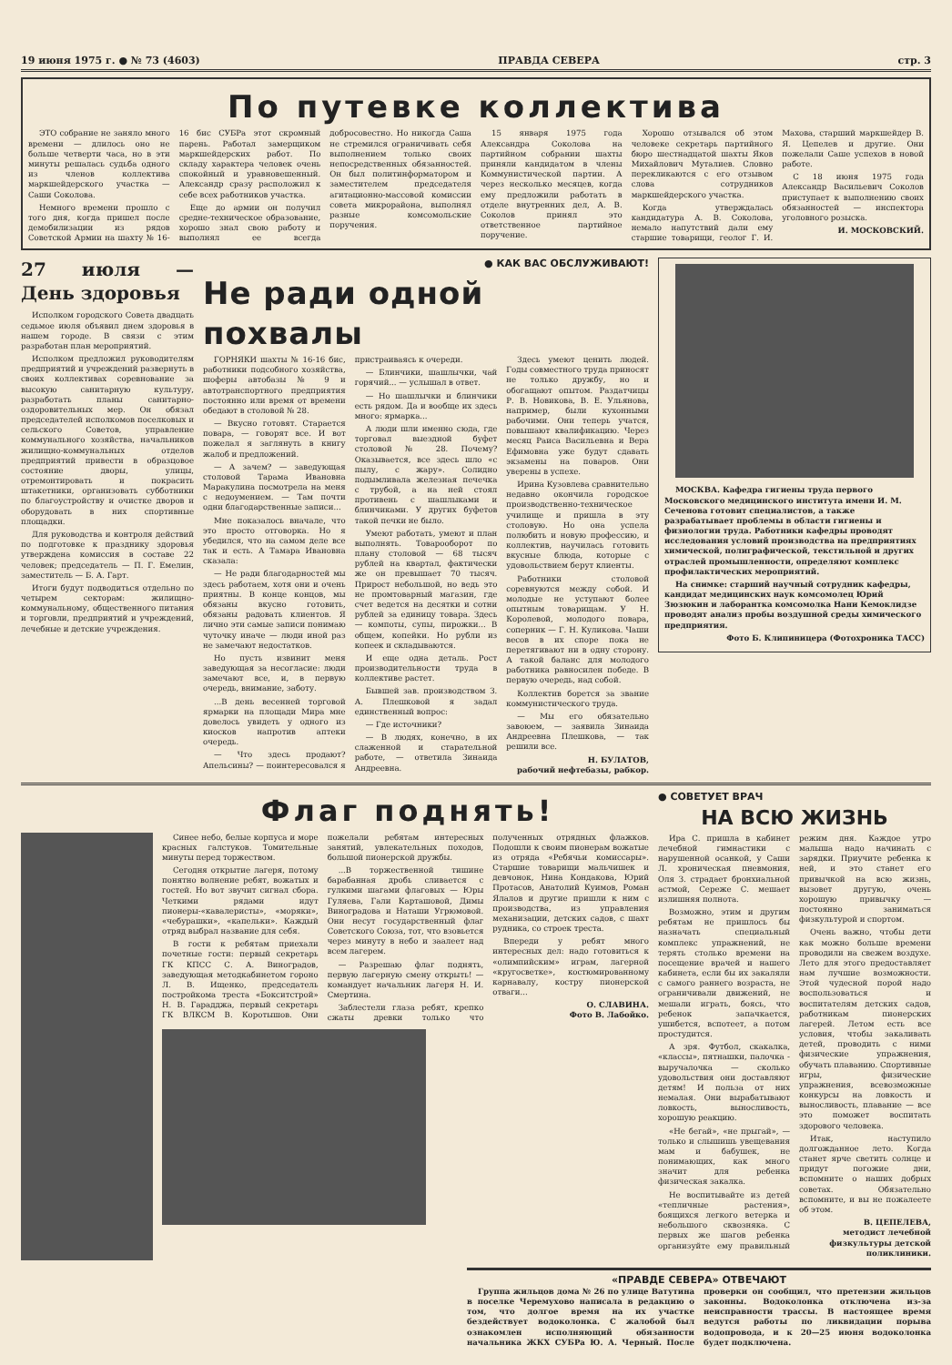19 июня 1975 г. ● № 73 (4603) ПРАВДА СЕВЕРА стр. 3
По путевке коллектива
ЭТО собрание не заняло много времени — длилось оно не больше четверти часа, но в эти минуты решалась судьба одного из членов коллектива маркшейдерского участка — Саши Соколова.
Немного времени прошло с того дня, когда пришел после демобилизации из рядов Советской Армии на шахту № 16-16 бис СУБРа этот скромный парень. Работал замерщиком маркшейдерских работ. По складу характера человек очень спокойный и уравновешенный. Александр сразу расположил к себе всех работников участка.
Еще до армии он получил средне-техническое образование, хорошо знал свою работу и выполнял ее всегда добросовестно. Но никогда Саша не стремился ограничивать себя выполнением только своих непосредственных обязанностей. Он был политинформатором и заместителем председателя агитационно-массовой комиссии совета микрорайона, выполнял разные комсомольские поручения.
15 января 1975 года Александра Соколова на партийном собрании шахты приняли кандидатом в члены Коммунистической партии. А через несколько месяцев, когда ему предложили работать в отделе внутренних дел, А. В. Соколов принял это ответственное партийное поручение.
Хорошо отзывался об этом человеке секретарь партийного бюро шестнадцатой шахты Яков Михайлович Муталиев. Словно перекликаются с его отзывом слова сотрудников маркшейдерского участка.
Когда утверждалась кандидатура А. В. Соколова, немало напутствий дали ему старшие товарищи, геолог Г. И. Махова, старший маркшейдер В. Я. Цепелев и другие. Они пожелали Саше успехов в новой работе.
С 18 июня 1975 года Александр Васильевич Соколов приступает к выполнению своих обязанностей — инспектора уголовного розыска.
И. МОСКОВСКИЙ.
27 июля — День здоровья
Исполком городского Совета двадцать седьмое июля объявил днем здоровья в нашем городе. В связи с этим разработан план мероприятий.
Исполком предложил руководителям предприятий и учреждений развернуть в своих коллективах соревнование за высокую санитарную культуру, разработать планы санитарно-оздоровительных мер. Он обязал председателей исполкомов поселковых и сельского Советов, управление коммунального хозяйства, начальников жилищно-коммунальных отделов предприятий привести в образцовое состояние дворы, улицы, отремонтировать и покрасить штакетники, организовать субботники по благоустройству и очистке дворов и оборудовать в них спортивные площадки.
Для руководства и контроля действий по подготовке к празднику здоровья утверждена комиссия в составе 22 человек; председатель — П. Г. Емелин, заместитель — Б. А. Гарт.
Итоги будут подводиться отдельно по четырем секторам: жилищно-коммунальному, общественного питания и торговли, предприятий и учреждений, лечебные и детские учреждения.
● КАК ВАС ОБСЛУЖИВАЮТ!
Не ради одной похвалы
ГОРНЯКИ шахты № 16-16 бис, работники подсобного хозяйства, шоферы автобазы № 9 и автотранспортного предприятия постоянно или время от времени обедают в столовой № 28.
— Вкусно готовят. Старается повара, — говорят все. И вот пожелал я заглянуть в книгу жалоб и предложений.
— А зачем? — заведующая столовой Тарама Ивановна Маракулина посмотрела на меня с недоумением. — Там почти одни благодарственные записи...
Мне показалось вначале, что это просто отговорка. Но я убедился, что на самом деле все так и есть. А Тамара Ивановна сказала:
— Не ради благодарностей мы здесь работаем, хотя они и очень приятны. В конце концов, мы обязаны вкусно готовить, обязаны радовать клиентов. Я лично эти самые записи понимаю чуточку иначе — люди иной раз не замечают недостатков.
Но пусть извинит меня заведующая за несогласие: люди замечают все, и, в первую очередь, внимание, заботу.
...В день весенней торговой ярмарки на площади Мира мне довелось увидеть у одного из киосков напротив аптеки очередь.
— Что здесь продают? Апельсины? — поинтересовался я пристраиваясь к очереди.
— Блинчики, шашлычки, чай горячий... — услышал в ответ.
— Но шашлычки и блинчики есть рядом. Да и вообще их здесь много: ярмарка...
А люди шли именно сюда, где торговал выездной буфет столовой № 28. Почему? Оказывается, все здесь шло «с пылу, с жару». Солидно подымливала железная печечка с трубой, а на ней стоял противень с шашлыками и блинчиками. У других буфетов такой печки не было.
Умеют работать, умеют и план выполнять. Товарооборот по плану столовой — 68 тысяч рублей на квартал, фактически же он превышает 70 тысяч. Прирост небольшой, но ведь это не промтоварный магазин, где счет ведется на десятки и сотни рублей за единицу товара. Здесь — компоты, супы, пирожки... В общем, копейки. Но рубли из копеек и складываются.
И еще одна деталь. Рост производительности труда в коллективе растет.
Бывшей зав. производством З. А. Плешковой я задал единственный вопрос:
— Где источники?
— В людях, конечно, в их слаженной и старательной работе, — ответила Зинаида Андреевна.
Здесь умеют ценить людей. Годы совместного труда приносят не только дружбу, но и обогащают опытом. Раздатчицы Р. В. Новикова, В. Е. Ульянова, например, были кухонными рабочими. Они теперь учатся, повышают квалификацию. Через месяц Раиса Васильевна и Вера Ефимовна уже будут сдавать экзамены на поваров. Они уверены в успехе.
Ирина Кузовлева сравнительно недавно окончила городское производственно-техническое училище и пришла в эту столовую. Но она успела полюбить и новую профессию, и коллектив, научилась готовить вкусные блюда, которые с удовольствием берут клиенты.
Работники столовой соревнуются между собой. И молодые не уступают более опытным товарищам. У Н. Королевой, молодого повара, соперник — Г. Н. Куликова. Чаши весов в их споре пока не перетягивают ни в одну сторону. А такой баланс для молодого работника равносилен победе. В первую очередь, над собой.
Коллектив борется за звание коммунистического труда.
— Мы его обязательно завоюем, — заявила Зинаида Андреевна Плешкова, — так решили все.
Н. БУЛАТОВ,
рабочий нефтебазы, рабкор.
МОСКВА. Кафедра гигиены труда первого Московского медицинского института имени И. М. Сеченова готовит специалистов, а также разрабатывает проблемы в области гигиены и физиологии труда. Работники кафедры проводят исследования условий производства на предприятиях химической, полиграфической, текстильной и других отраслей промышленности, определяют комплекс профилактических мероприятий.
На снимке: старший научный сотрудник кафедры, кандидат медицинских наук комсомолец Юрий Зюзюкин и лаборантка комсомолка Нани Кемоклидзе проводят анализ пробы воздушной среды химического предприятия.
Фото Б. Клипиницера (Фотохроника ТАСС)
Флаг поднять!
Синее небо, белые корпуса и море красных галстуков. Томительные минуты перед торжеством.
Сегодня открытие лагеря, потому понятно волнение ребят, вожатых и гостей. Но вот звучит сигнал сбора. Четкими рядами идут пионеры-«кавалеристы», «моряки», «чебурашки», «капельки». Каждый отряд выбрал название для себя.
В гости к ребятам приехали почетные гости: первый секретарь ГК КПСС С. А. Виноградов, заведующая методкабинетом гороно Л. В. Ищенко, председатель постройкома треста «Бокситстрой» Н. В. Гарадджа, первый секретарь ГК ВЛКСМ В. Коротышов. Они пожелали ребятам интересных занятий, увлекательных походов, большой пионерской дружбы.
...В торжественной тишине барабанная дробь сливается с гулкими шагами флаговых — Юры Гуляева, Гали Карташовой, Димы Виноградова и Наташи Угрюмовой. Они несут государственный флаг Советского Союза, тот, что взовьется через минуту в небо и заалеет над всем лагерем.
— Разрешаю флаг поднять, первую лагерную смену открыть! — командует начальник лагеря Н. И. Смертина.
Заблестели глаза ребят, крепко сжаты древки только что полученных отрядных флажков. Подошли к своим пионерам вожатые из отряда «Ребячьи комиссары». Старшие товарищи мальчишек и девчонок, Нина Кондакова, Юрий Протасов, Анатолий Куимов, Роман Ялалов и другие пришли к ним с производства, из управления механизации, детских садов, с шахт рудника, со строек треста.
Впереди у ребят много интересных дел: надо готовиться к «олимпийским» играм, лагерной «кругосветке», костюмированному карнавалу, костру пионерской отваги...
О. СЛАВИНА.
Фото В. Лабойко.
● СОВЕТУЕТ ВРАЧ
НА ВСЮ ЖИЗНЬ
Ира С. пришла в кабинет лечебной гимнастики с нарушенной осанкой, у Саши Л. хроническая пневмония, Оля З. страдает бронхиальной астмой, Сереже С. мешает излишняя полнота.
Возможно, этим и другим ребятам не пришлось бы назначать специальный комплекс упражнений, не терять столько времени на посещение врачей и нашего кабинета, если бы их закаляли с самого раннего возраста, не ограничивали движений, не мешали играть, боясь, что ребенок запачкается, ушибется, вспотеет, а потом простудится.
А зря. Футбол, скакалка, «классы», пятнашки, палочка - выручалочка — сколько удовольствия они доставляют детям! И польза от них немалая. Они вырабатывают ловкость, выносливость, хорошую реакцию.
«Не бегай», «не прыгай», — только и слышишь увещевания мам и бабушек, не понимающих, как много значит для ребенка физическая закалка.
Не воспитывайте из детей «тепличные растения», боящихся легкого ветерка и небольшого сквозняка. С первых же шагов ребенка организуйте ему правильный режим дня. Каждое утро малыша надо начинать с зарядки. Приучите ребенка к ней, и это станет его привычкой на всю жизнь, вызовет другую, очень хорошую привычку — постоянно заниматься физкультурой и спортом.
Очень важно, чтобы дети как можно больше времени проводили на свежем воздухе. Лето для этого предоставляет нам лучшие возможности. Этой чудесной порой надо воспользоваться и воспитателям детских садов, работникам пионерских лагерей. Летом есть все условия, чтобы закаливать детей, проводить с ними физические упражнения, обучать плаванию. Спортивные игры, физические упражнения, всевозможные конкурсы на ловкость и выносливость, плавание — все это поможет воспитать здорового человека.
Итак, наступило долгожданное лето. Когда станет ярче светить солнце и придут погожие дни, вспомните о наших добрых советах. Обязательно вспомните, и вы не пожалеете об этом.
В. ЦЕПЕЛЕВА,
методист лечебной физкультуры детской поликлиники.
«ПРАВДЕ СЕВЕРА» ОТВЕЧАЮТ
Группа жильцов дома № 26 по улице Ватутина в поселке Черемухово написала в редакцию о том, что долгое время на их участке бездействует водоколонка. С жалобой был ознакомлен исполняющий обязанности начальника ЖКХ СУБРа Ю. А. Черный. После проверки он сообщил, что претензии жильцов законны. Водоколонка отключена из-за неисправности трассы. В настоящее время ведутся работы по ликвидации порыва водопровода, и к 20—25 июня водоколонка будет подключена.